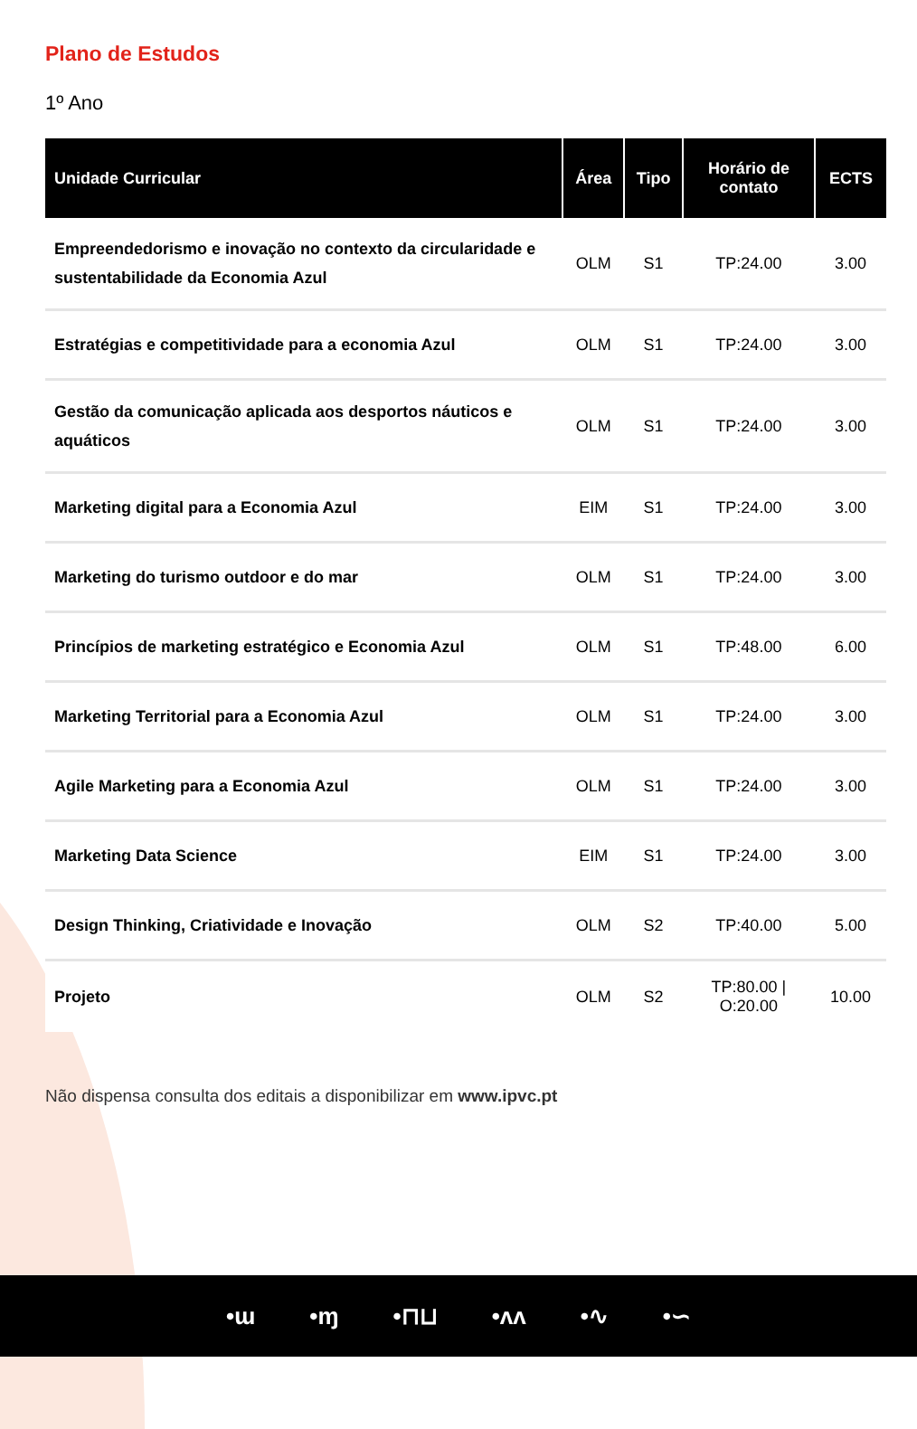Plano de Estudos
1º Ano
| Unidade Curricular | Área | Tipo | Horário de contato | ECTS |
| --- | --- | --- | --- | --- |
| Empreendedorismo e inovação no contexto da circularidade e sustentabilidade da Economia Azul | OLM | S1 | TP:24.00 | 3.00 |
| Estratégias e competitividade para a economia Azul | OLM | S1 | TP:24.00 | 3.00 |
| Gestão da comunicação aplicada aos desportos náuticos e aquáticos | OLM | S1 | TP:24.00 | 3.00 |
| Marketing digital para a Economia Azul | EIM | S1 | TP:24.00 | 3.00 |
| Marketing do turismo outdoor e do mar | OLM | S1 | TP:24.00 | 3.00 |
| Princípios de marketing estratégico e Economia Azul | OLM | S1 | TP:48.00 | 6.00 |
| Marketing Territorial para a Economia Azul | OLM | S1 | TP:24.00 | 3.00 |
| Agile Marketing para a Economia Azul | OLM | S1 | TP:24.00 | 3.00 |
| Marketing Data Science | EIM | S1 | TP:24.00 | 3.00 |
| Design Thinking, Criatividade e Inovação | OLM | S2 | TP:40.00 | 5.00 |
| Projeto | OLM | S2 | TP:80.00 / O:20.00 | 10.00 |
Não dispensa consulta dos editais a disponibilizar em www.ipvc.pt
•ɯ •ɱ •⊓⊔ •ʌʌ •∿ •∽